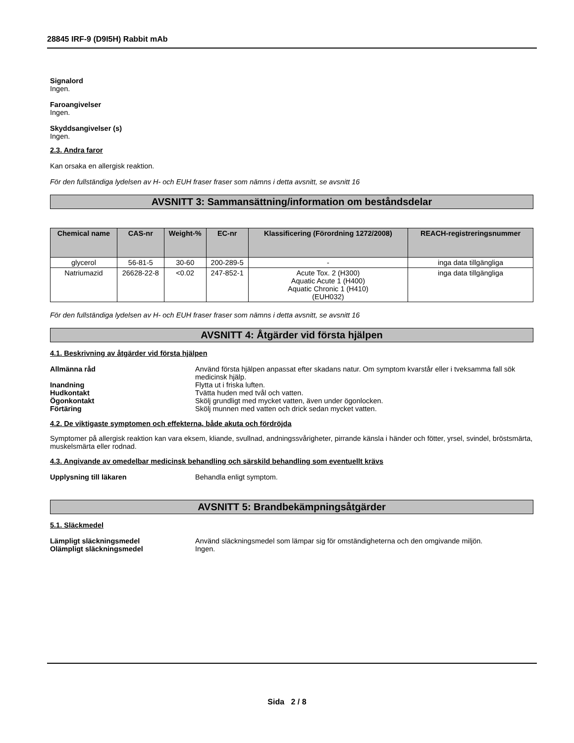28845 IRF-9 (D9I5H) Rabbit mAb
Signalord
Ingen.
Faroangivelser
Ingen.
Skyddsangivelser (s)
Ingen.
2.3. Andra faror
Kan orsaka en allergisk reaktion.
För den fullständiga lydelsen av H- och EUH fraser fraser som nämns i detta avsnitt, se avsnitt 16
AVSNITT 3: Sammansättning/information om beståndsdelar
| Chemical name | CAS-nr | Weight-% | EC-nr | Klassificering (Förordning 1272/2008) | REACH-registreringsnummer |
| --- | --- | --- | --- | --- | --- |
| glycerol | 56-81-5 | 30-60 | 200-289-5 | - | inga data tillgängliga |
| Natriumazid | 26628-22-8 | <0.02 | 247-852-1 | Acute Tox. 2 (H300) Aquatic Acute 1 (H400) Aquatic Chronic 1 (H410) (EUH032) | inga data tillgängliga |
För den fullständiga lydelsen av H- och EUH fraser fraser som nämns i detta avsnitt, se avsnitt 16
AVSNITT 4: Åtgärder vid första hjälpen
4.1. Beskrivning av åtgärder vid första hjälpen
Allmänna råd Använd första hjälpen anpassat efter skadans natur. Om symptom kvarstår eller i tveksamma fall sök medicinsk hjälp.
Inandning Flytta ut i friska luften.
Hudkontakt Tvätta huden med tvål och vatten.
Ögonkontakt Skölj grundligt med mycket vatten, även under ögonlocken.
Förtäring Skölj munnen med vatten och drick sedan mycket vatten.
4.2. De viktigaste symptomen och effekterna, både akuta och fördröjda
Symptomer på allergisk reaktion kan vara eksem, kliande, svullnad, andningssvårigheter, pirrande känsla i händer och fötter, yrsel, svindel, bröstsmärta, muskelsmärta eller rodnad.
4.3. Angivande av omedelbar medicinsk behandling och särskild behandling som eventuellt krävs
Upplysning till läkaren Behandla enligt symptom.
AVSNITT 5: Brandbekämpningsåtgärder
5.1. Släckmedel
Lämpligt släckningsmedel Använd släckningsmedel som lämpar sig för omständigheterna och den omgivande miljön.
Olämpligt släckningsmedel Ingen.
Sida 2 / 8